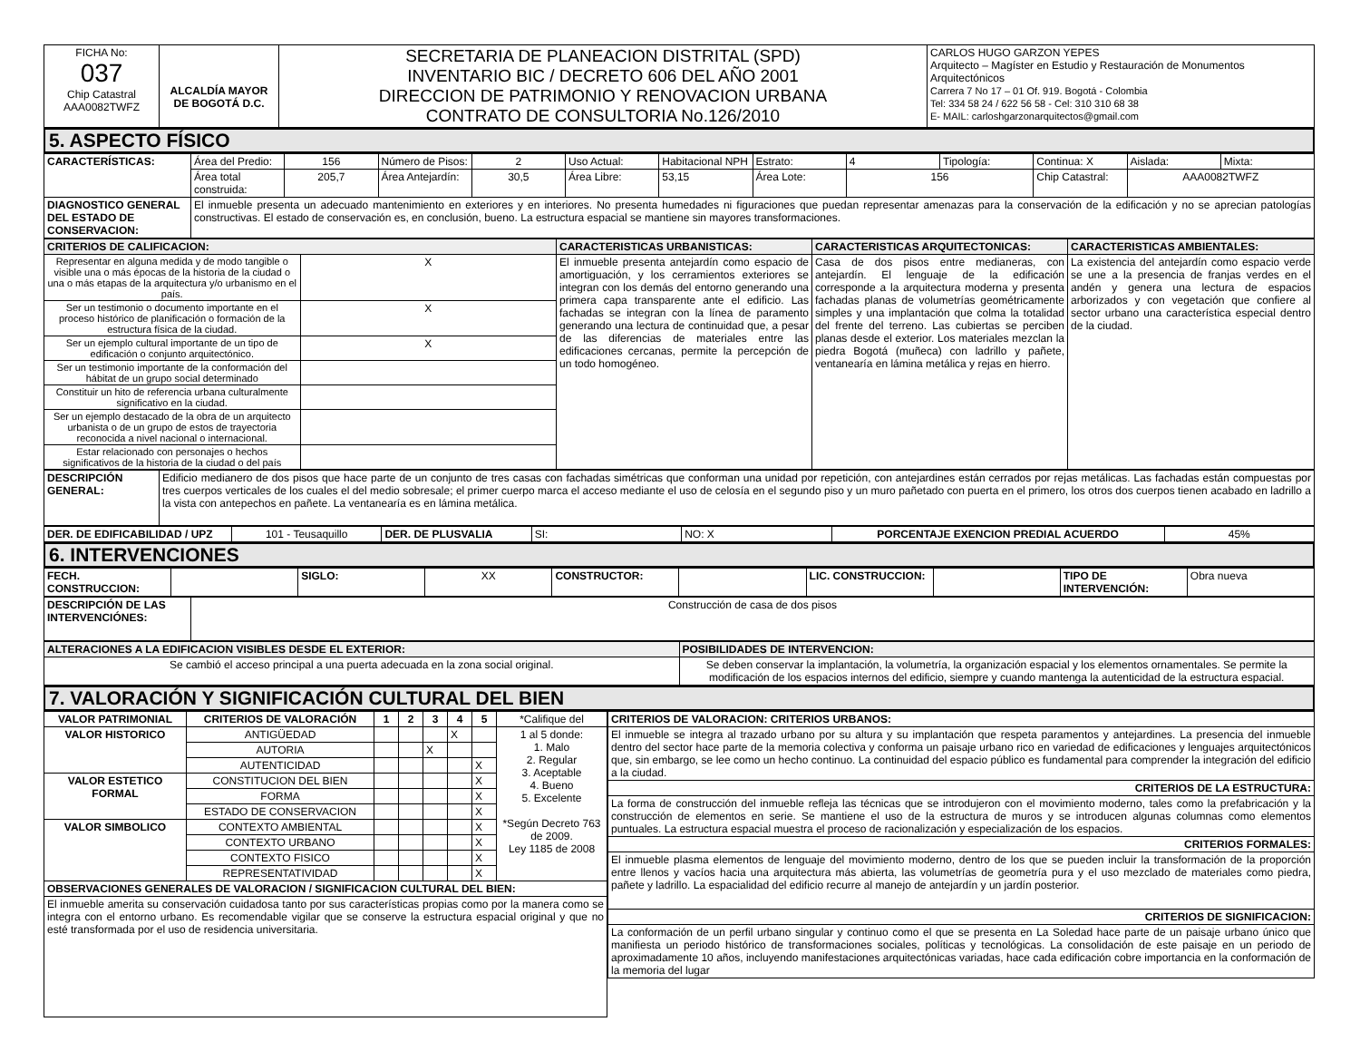| FICHA No: 037 Chip Catastral AAA0082TWFZ | ALCALDÍA MAYOR DE BOGOTÁ D.C. | SECRETARIA DE PLANEACION DISTRITAL (SPD) INVENTARIO BIC / DECRETO 606 DEL AÑO 2001 DIRECCION DE PATRIMONIO Y RENOVACION URBANA CONTRATO DE CONSULTORIA No.126/2010 | CARLOS HUGO GARZON YEPES Arquitecto – Magíster en Estudio y Restauración de Monumentos Arquitectónicos Carrera 7 No 17 – 01 Of. 919. Bogotá - Colombia Tel: 334 58 24 / 622 56 58 - Cel: 310 310 68 38 E- MAIL: carloshgarzonarquitectos@gmail.com |
5. ASPECTO FÍSICO
| CARACTERÍSTICAS: | Área del Predio: | 156 | Número de Pisos: | 2 | Uso Actual: | Habitacional NPH | Estrato: | 4 | Tipología: | Continua: X | Aislada: | Mixta: |
| | Área total construida: | 205,7 | Área Antejardín: | 30,5 | Área Libre: | 53,15 | Área Lote: | 156 | | Chip Catastral: | AAA0082TWFZ | |
| DIAGNOSTICO GENERAL DEL ESTADO DE CONSERVACION: | El inmueble presenta un adecuado mantenimiento en exteriores y en interiores. No presenta humedades ni figuraciones que puedan representar amenazas para la conservación de la edificación y no se aprecian patologías constructivas. El estado de conservación es, en conclusión, bueno. La estructura espacial se mantiene sin mayores transformaciones. | | | | | | | | | | | |
| CRITERIOS DE CALIFICACION: | | CARACTERISTICAS URBANISTICAS: | CARACTERISTICAS ARQUITECTONICAS: | CARACTERISTICAS AMBIENTALES: |
| Representar en alguna medida y de modo tangible o visible una o más épocas de la historia de la ciudad o una o más etapas de la arquitectura y/o urbanismo en el país. | X | El inmueble presenta antejardín como espacio de amortiguación, y los cerramientos exteriores se integran con los demás del entorno generando una primera capa transparente ante el edificio. Las fachadas se integran con la línea de paramento generando una lectura de continuidad que, a pesar de las diferencias de materiales entre las edificaciones cercanas, permite la percepción de un todo homogéneo. | Casa de dos pisos entre medianeras, con antejardín. El lenguaje de la edificación corresponde a la arquitectura moderna y presenta fachadas planas de volumetrías geométricamente simples y una implantación que colma la totalidad del frente del terreno. Las cubiertas se perciben planas desde el exterior. Los materiales mezclan la piedra Bogotá (muñeca) con ladrillo y pañete, ventanearía en lámina metálica y rejas en hierro. | La existencia del antejardín como espacio verde se une a la presencia de franjas verdes en el andén y genera una lectura de espacios arborizados y con vegetación que confiere al sector urbano una característica especial dentro de la ciudad. |
| Ser un testimonio o documento importante en el proceso histórico de planificación o formación de la estructura física de la ciudad. | X | | | |
| Ser un ejemplo cultural importante de un tipo de edificación o conjunto arquitectónico. | X | | | |
| Ser un testimonio importante de la conformación del hábitat de un grupo social determinado | | | | |
| Constituir un hito de referencia urbana culturalmente significativo en la ciudad. | | | | |
| Ser un ejemplo destacado de la obra de un arquitecto urbanista o de un grupo de estos de trayectoria reconocida a nivel nacional o internacional. | | | | |
| Estar relacionado con personajes o hechos significativos de la historia de la ciudad o del país | | | | |
| DESCRIPCIÓN GENERAL: | Edificio medianero de dos pisos que hace parte de un conjunto de tres casas con fachadas simétricas que conforman una unidad por repetición, con antejardines están cerrados por rejas metálicas. Las fachadas están compuestas por tres cuerpos verticales de los cuales el del medio sobresale; el primer cuerpo marca el acceso mediante el uso de celosía en el segundo piso y un muro pañetado con puerta en el primero, los otros dos cuerpos tienen acabado en ladrillo a la vista con antepechos en pañete. La ventanearía es en lámina metálica. |
| DER. DE EDIFICABILIDAD / UPZ | 101 - Teusaquillo | DER. DE PLUSVALIA | SI: | NO: X | PORCENTAJE EXENCION PREDIAL ACUERDO | 45% |
6. INTERVENCIONES
| FECH. CONSTRUCCION: | | SIGLO: | XX | CONSTRUCTOR: | | LIC. CONSTRUCCION: | | TIPO DE INTERVENCIÓN: | Obra nueva |
| DESCRIPCIÓN DE LAS INTERVENCIÓNES: | Construcción de casa de dos pisos |
| ALTERACIONES A LA EDIFICACION VISIBLES DESDE EL EXTERIOR: | POSIBILIDADES DE INTERVENCION: |
| Se cambió el acceso principal a una puerta adecuada en la zona social original. | Se deben conservar la implantación, la volumetría, la organización espacial y los elementos ornamentales. Se permite la modificación de los espacios internos del edificio, siempre y cuando mantenga la autenticidad de la estructura espacial. |
7. VALORACIÓN Y SIGNIFICACIÓN CULTURAL DEL BIEN
| VALOR PATRIMONIAL | CRITERIOS DE VALORACIÓN | 1 | 2 | 3 | 4 | 5 | *Califique del |
| --- | --- | --- | --- | --- | --- | --- | --- |
| VALOR HISTORICO | ANTIGÜEDAD | | | | X | | 1 al 5 donde: 1. Malo 2. Regular 3. Aceptable 4. Bueno 5. Excelente *Según Decreto 763 de 2009. Ley 1185 de 2008 |
| | AUTORIA | | | X | | | |
| | AUTENTICIDAD | | | | | X | |
| VALOR ESTETICO FORMAL | CONSTITUCION DEL BIEN | | | | | X | |
| | FORMA | | | | | X | |
| | ESTADO DE CONSERVACION | | | | | X | |
| VALOR SIMBOLICO | CONTEXTO AMBIENTAL | | | | | X | |
| | CONTEXTO URBANO | | | | | X | |
| | CONTEXTO FISICO | | | | | X | |
| | REPRESENTATIVIDAD | | | | | X | |
| OBSERVACIONES GENERALES DE VALORACION / SIGNIFICACION CULTURAL DEL BIEN: | | | | | | | |
| El inmueble amerita su conservación cuidadosa tanto por sus características propias como por la manera como se integra con el entorno urbano. Es recomendable vigilar que se conserve la estructura espacial original y que no esté transformada por el uso de residencia universitaria. | | | | | | | |
| CRITERIOS DE VALORACION: CRITERIOS URBANOS: |
| El inmueble se integra al trazado urbano por su altura y su implantación que respeta paramentos y antejardines. La presencia del inmueble dentro del sector hace parte de la memoria colectiva y conforma un paisaje urbano rico en variedad de edificaciones y lenguajes arquitectónicos que, sin embargo, se lee como un hecho continuo. La continuidad del espacio público es fundamental para comprender la integración del edificio a la ciudad. |
| CRITERIOS DE LA ESTRUCTURA: |
| La forma de construcción del inmueble refleja las técnicas que se introdujeron con el movimiento moderno, tales como la prefabricación y la construcción de elementos en serie. Se mantiene el uso de la estructura de muros y se introducen algunas columnas como elementos puntuales. La estructura espacial muestra el proceso de racionalización y especialización de los espacios. |
| CRITERIOS FORMALES: |
| El inmueble plasma elementos de lenguaje del movimiento moderno, dentro de los que se pueden incluir la transformación de la proporción entre llenos y vacíos hacia una arquitectura más abierta, las volumetrías de geometría pura y el uso mezclado de materiales como piedra, pañete y ladrillo. La espacialidad del edificio recurre al manejo de antejardín y un jardín posterior. |
| CRITERIOS DE SIGNIFICACION: |
| La conformación de un perfil urbano singular y continuo como el que se presenta en La Soledad hace parte de un paisaje urbano único que manifiesta un periodo histórico de transformaciones sociales, políticas y tecnológicas. La consolidación de este paisaje en un periodo de aproximadamente 10 años, incluyendo manifestaciones arquitectónicas variadas, hace cada edificación cobre importancia en la conformación de la memoria del lugar |